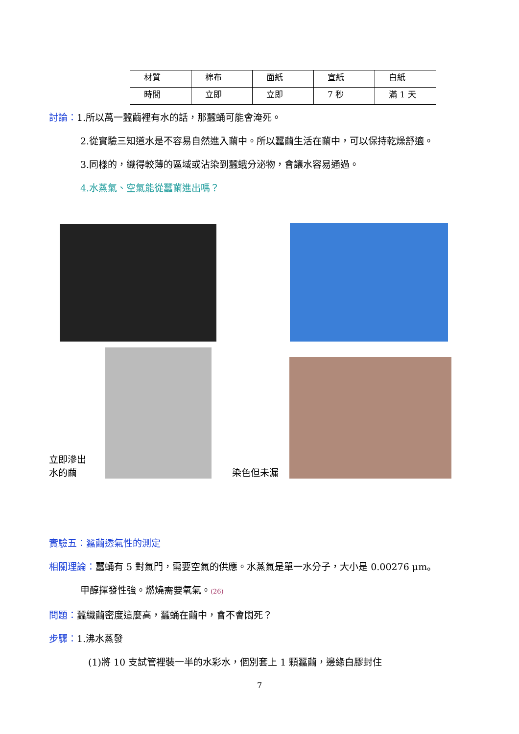| 材質 | 棉布 | 面紙 | 宣紙 | 白紙 |
| 時間 | 立即 | 立即 | 7 秒 | 滿 1 天 |
討論：1.所以萬一蠶繭裡有水的話，那蠶蛹可能會淹死。
2.從實驗三知道水是不容易自然進入繭中。所以蠶繭生活在繭中，可以保持乾燥舒適。
3.同樣的，織得較薄的區域或沾染到蠶蛾分泌物，會讓水容易通過。
4.水蒸氣、空氣能從蠶繭進出嗎？
立即滲出
水的繭
染色但未漏
實驗五：蠶繭透氣性的測定
相關理論：蠶蛹有 5 對氣門，需要空氣的供應。水蒸氣是單一水分子，大小是 0.00276 μm。
甲醇揮發性強。燃燒需要氧氣。(26)
問題：蠶織繭密度這麼高，蠶蛹在繭中，會不會悶死？
步驟：1.沸水蒸發
(1)將 10 支試管裡裝一半的水彩水，個別套上 1 顆蠶繭，邊緣白膠封住
7